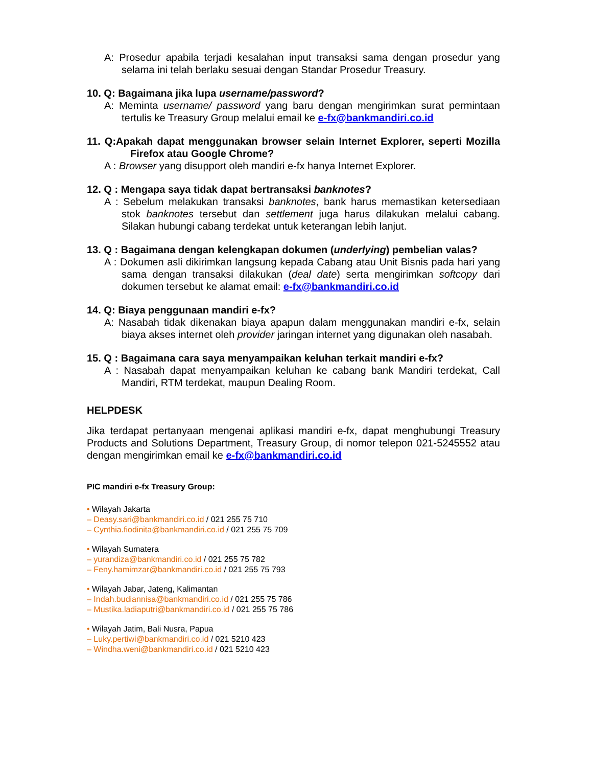A: Prosedur apabila terjadi kesalahan input transaksi sama dengan prosedur yang selama ini telah berlaku sesuai dengan Standar Prosedur Treasury.
10. Q: Bagaimana jika lupa username/password?
A: Meminta username/ password yang baru dengan mengirimkan surat permintaan tertulis ke Treasury Group melalui email ke e-fx@bankmandiri.co.id
11. Q:Apakah dapat menggunakan browser selain Internet Explorer, seperti Mozilla Firefox atau Google Chrome?
A : Browser yang disupport oleh mandiri e-fx hanya Internet Explorer.
12. Q : Mengapa saya tidak dapat bertransaksi banknotes?
A : Sebelum melakukan transaksi banknotes, bank harus memastikan ketersediaan stok banknotes tersebut dan settlement juga harus dilakukan melalui cabang. Silakan hubungi cabang terdekat untuk keterangan lebih lanjut.
13. Q : Bagaimana dengan kelengkapan dokumen (underlying) pembelian valas?
A : Dokumen asli dikirimkan langsung kepada Cabang atau Unit Bisnis pada hari yang sama dengan transaksi dilakukan (deal date) serta mengirimkan softcopy dari dokumen tersebut ke alamat email: e-fx@bankmandiri.co.id
14. Q: Biaya penggunaan mandiri e-fx?
A: Nasabah tidak dikenakan biaya apapun dalam menggunakan mandiri e-fx, selain biaya akses internet oleh provider jaringan internet yang digunakan oleh nasabah.
15. Q : Bagaimana cara saya menyampaikan keluhan terkait mandiri e-fx?
A : Nasabah dapat menyampaikan keluhan ke cabang bank Mandiri terdekat, Call Mandiri, RTM terdekat, maupun Dealing Room.
HELPDESK
Jika terdapat pertanyaan mengenai aplikasi mandiri e-fx, dapat menghubungi Treasury Products and Solutions Department, Treasury Group, di nomor telepon 021-5245552 atau dengan mengirimkan email ke e-fx@bankmandiri.co.id
PIC mandiri e-fx Treasury Group:
• Wilayah Jakarta
– Deasy.sari@bankmandiri.co.id / 021 255 75 710
– Cynthia.fiodinita@bankmandiri.co.id / 021 255 75 709
• Wilayah Sumatera
– yurandiza@bankmandiri.co.id / 021 255 75 782
– Feny.hamimzar@bankmandiri.co.id / 021 255 75 793
• Wilayah Jabar, Jateng, Kalimantan
– Indah.budiannisa@bankmandiri.co.id / 021 255 75 786
– Mustika.ladiaputri@bankmandiri.co.id / 021 255 75 786
• Wilayah Jatim, Bali Nusra, Papua
– Luky.pertiwi@bankmandiri.co.id / 021 5210 423
– Windha.weni@bankmandiri.co.id / 021 5210 423